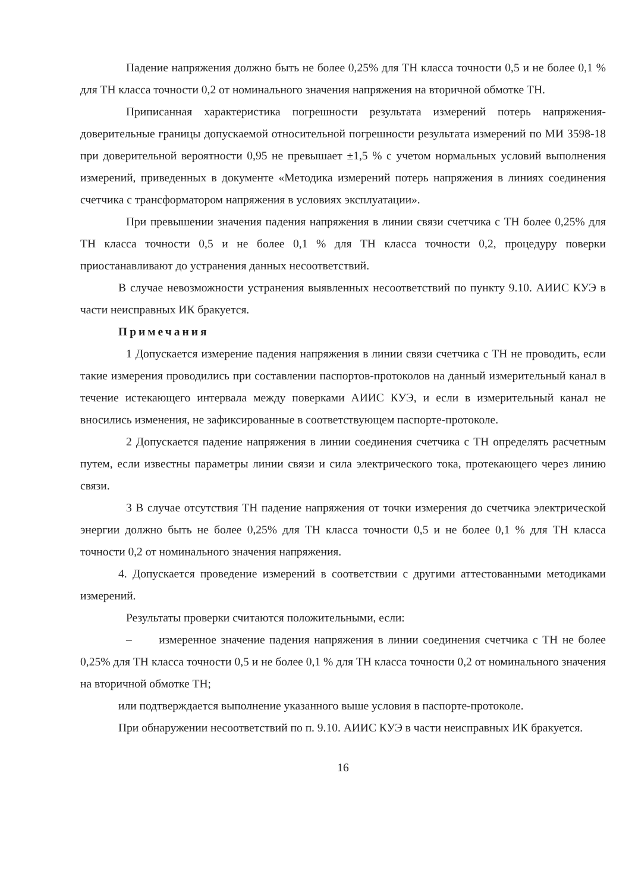Падение напряжения должно быть не более 0,25% для ТН класса точности 0,5 и не более 0,1 % для ТН класса точности 0,2 от номинального значения напряжения на вторичной обмотке ТН.
Приписанная характеристика погрешности результата измерений потерь напряжения-доверительные границы допускаемой относительной погрешности результата измерений по МИ 3598-18 при доверительной вероятности 0,95 не превышает ±1,5 % с учетом нормальных условий выполнения измерений, приведенных в документе «Методика измерений потерь напряжения в линиях соединения счетчика с трансформатором напряжения в условиях эксплуатации».
При превышении значения падения напряжения в линии связи счетчика с ТН более 0,25% для ТН класса точности 0,5 и не более 0,1 % для ТН класса точности 0,2, процедуру поверки приостанавливают до устранения данных несоответствий.
В случае невозможности устранения выявленных несоответствий по пункту 9.10. АИИС КУЭ в части неисправных ИК бракуется.
Примечания
1 Допускается измерение падения напряжения в линии связи счетчика с ТН не проводить, если такие измерения проводились при составлении паспортов-протоколов на данный измерительный канал в течение истекающего интервала между поверками АИИС КУЭ, и если в измерительный канал не вносились изменения, не зафиксированные в соответствующем паспорте-протоколе.
2 Допускается падение напряжения в линии соединения счетчика с ТН определять расчетным путем, если известны параметры линии связи и сила электрического тока, протекающего через линию связи.
3 В случае отсутствия ТН падение напряжения от точки измерения до счетчика электрической энергии должно быть не более 0,25% для ТН класса точности 0,5 и не более 0,1 % для ТН класса точности 0,2 от номинального значения напряжения.
4. Допускается проведение измерений в соответствии с другими аттестованными методиками измерений.
Результаты проверки считаются положительными, если:
– измеренное значение падения напряжения в линии соединения счетчика с ТН не более 0,25% для ТН класса точности 0,5 и не более 0,1 % для ТН класса точности 0,2 от номинального значения на вторичной обмотке ТН;
или подтверждается выполнение указанного выше условия в паспорте-протоколе.
При обнаружении несоответствий по п. 9.10. АИИС КУЭ в части неисправных ИК бракуется.
16